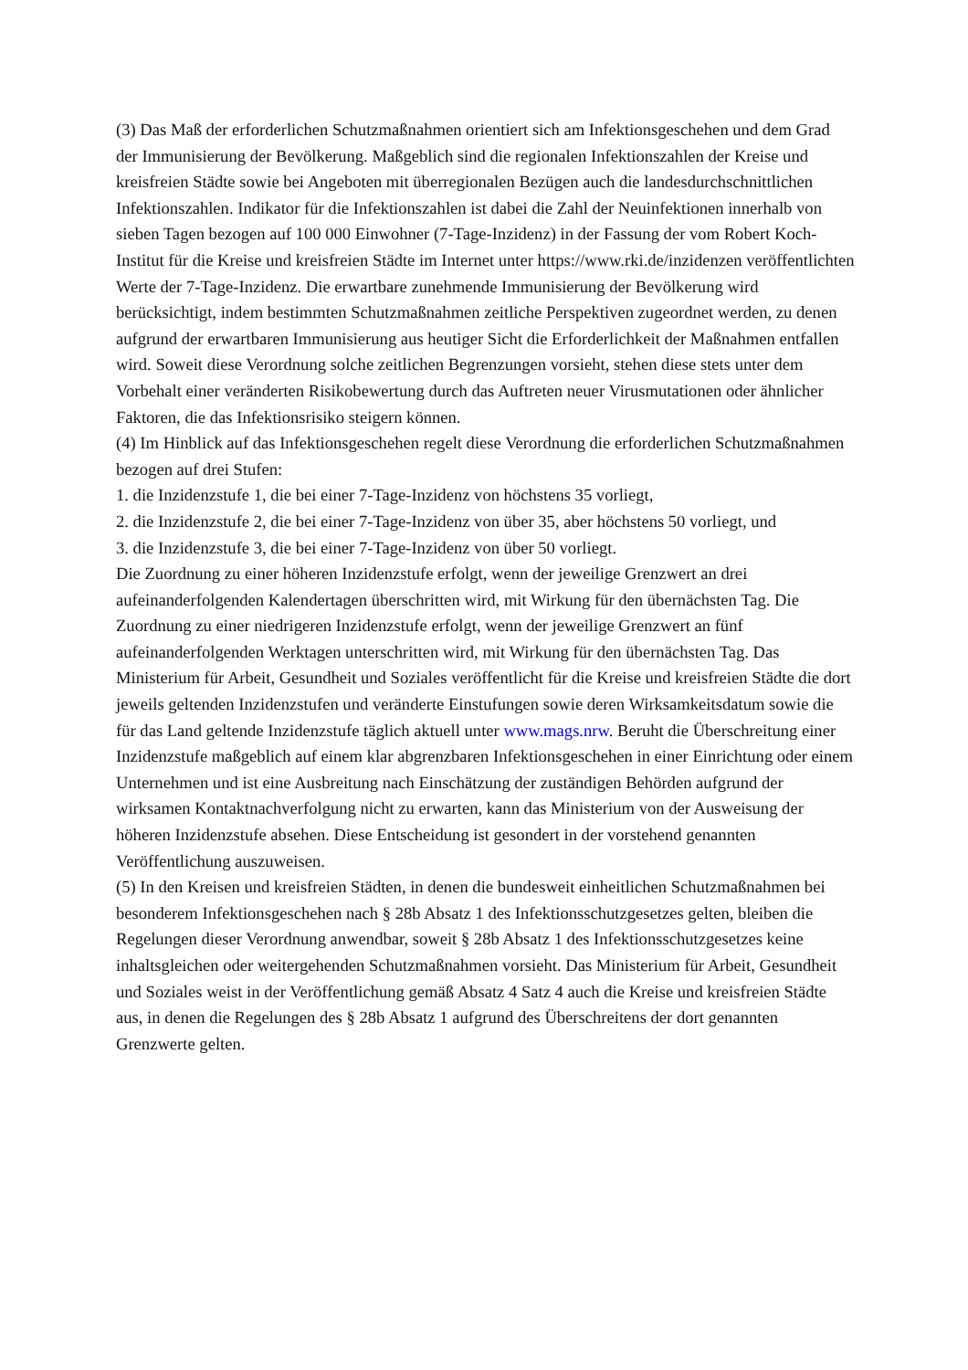(3) Das Maß der erforderlichen Schutzmaßnahmen orientiert sich am Infektionsgeschehen und dem Grad der Immunisierung der Bevölkerung. Maßgeblich sind die regionalen Infektionszahlen der Kreise und kreisfreien Städte sowie bei Angeboten mit überregionalen Bezügen auch die landesdurchschnittlichen Infektionszahlen. Indikator für die Infektionszahlen ist dabei die Zahl der Neuinfektionen innerhalb von sieben Tagen bezogen auf 100 000 Einwohner (7-Tage-Inzidenz) in der Fassung der vom Robert Koch-Institut für die Kreise und kreisfreien Städte im Internet unter https://www.rki.de/inzidenzen veröffentlichten Werte der 7-Tage-Inzidenz. Die erwartbare zunehmende Immunisierung der Bevölkerung wird berücksichtigt, indem bestimmten Schutzmaßnahmen zeitliche Perspektiven zugeordnet werden, zu denen aufgrund der erwartbaren Immunisierung aus heutiger Sicht die Erforderlichkeit der Maßnahmen entfallen wird. Soweit diese Verordnung solche zeitlichen Begrenzungen vorsieht, stehen diese stets unter dem Vorbehalt einer veränderten Risikobewertung durch das Auftreten neuer Virusmutationen oder ähnlicher Faktoren, die das Infektionsrisiko steigern können.
(4) Im Hinblick auf das Infektionsgeschehen regelt diese Verordnung die erforderlichen Schutzmaßnahmen bezogen auf drei Stufen:
1. die Inzidenzstufe 1, die bei einer 7-Tage-Inzidenz von höchstens 35 vorliegt,
2. die Inzidenzstufe 2, die bei einer 7-Tage-Inzidenz von über 35, aber höchstens 50 vorliegt, und
3. die Inzidenzstufe 3, die bei einer 7-Tage-Inzidenz von über 50 vorliegt.
Die Zuordnung zu einer höheren Inzidenzstufe erfolgt, wenn der jeweilige Grenzwert an drei aufeinanderfolgenden Kalendertagen überschritten wird, mit Wirkung für den übernächsten Tag. Die Zuordnung zu einer niedrigeren Inzidenzstufe erfolgt, wenn der jeweilige Grenzwert an fünf aufeinanderfolgenden Werktagen unterschritten wird, mit Wirkung für den übernächsten Tag. Das Ministerium für Arbeit, Gesundheit und Soziales veröffentlicht für die Kreise und kreisfreien Städte die dort jeweils geltenden Inzidenzstufen und veränderte Einstufungen sowie deren Wirksamkeitsdatum sowie die für das Land geltende Inzidenzstufe täglich aktuell unter www.mags.nrw. Beruht die Überschreitung einer Inzidenzstufe maßgeblich auf einem klar abgrenzbaren Infektionsgeschehen in einer Einrichtung oder einem Unternehmen und ist eine Ausbreitung nach Einschätzung der zuständigen Behörden aufgrund der wirksamen Kontaktnachverfolgung nicht zu erwarten, kann das Ministerium von der Ausweisung der höheren Inzidenzstufe absehen. Diese Entscheidung ist gesondert in der vorstehend genannten Veröffentlichung auszuweisen.
(5) In den Kreisen und kreisfreien Städten, in denen die bundesweit einheitlichen Schutzmaßnahmen bei besonderem Infektionsgeschehen nach § 28b Absatz 1 des Infektionsschutzgesetzes gelten, bleiben die Regelungen dieser Verordnung anwendbar, soweit § 28b Absatz 1 des Infektionsschutzgesetzes keine inhaltsgleichen oder weitergehenden Schutzmaßnahmen vorsieht. Das Ministerium für Arbeit, Gesundheit und Soziales weist in der Veröffentlichung gemäß Absatz 4 Satz 4 auch die Kreise und kreisfreien Städte aus, in denen die Regelungen des § 28b Absatz 1 aufgrund des Überschreitens der dort genannten Grenzwerte gelten.